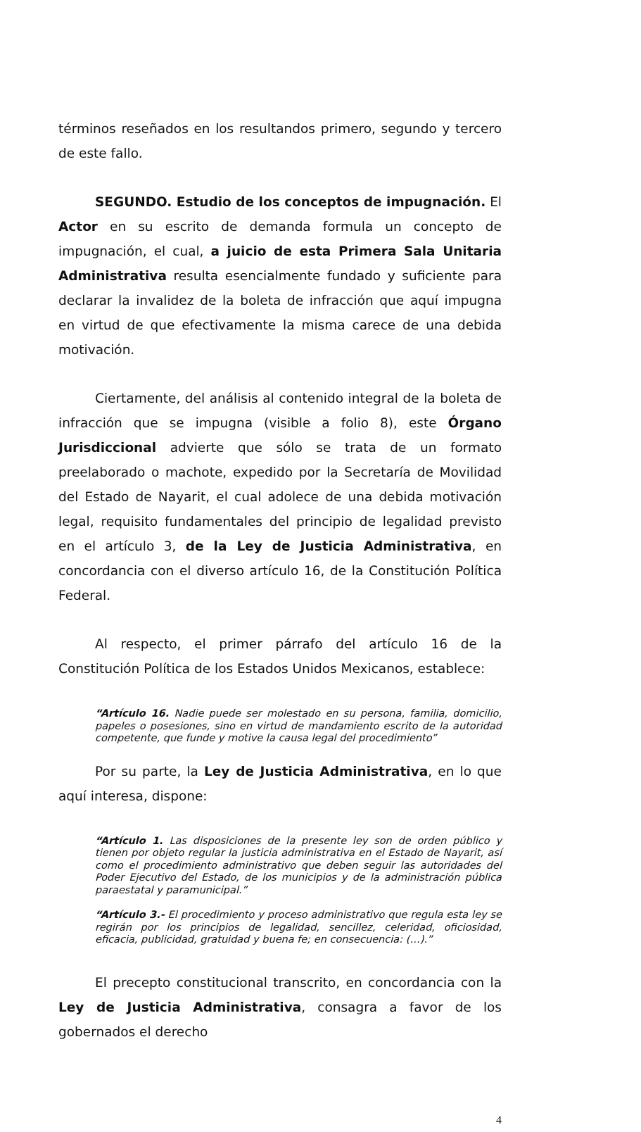términos reseñados en los resultandos primero, segundo y tercero de este fallo.
SEGUNDO. Estudio de los conceptos de impugnación. El Actor en su escrito de demanda formula un concepto de impugnación, el cual, a juicio de esta Primera Sala Unitaria Administrativa resulta esencialmente fundado y suficiente para declarar la invalidez de la boleta de infracción que aquí impugna en virtud de que efectivamente la misma carece de una debida motivación.
Ciertamente, del análisis al contenido integral de la boleta de infracción que se impugna (visible a folio 8), este Órgano Jurisdiccional advierte que sólo se trata de un formato preelaborado o machote, expedido por la Secretaría de Movilidad del Estado de Nayarit, el cual adolece de una debida motivación legal, requisito fundamentales del principio de legalidad previsto en el artículo 3, de la Ley de Justicia Administrativa, en concordancia con el diverso artículo 16, de la Constitución Política Federal.
Al respecto, el primer párrafo del artículo 16 de la Constitución Política de los Estados Unidos Mexicanos, establece:
“Artículo 16. Nadie puede ser molestado en su persona, familia, domicilio, papeles o posesiones, sino en virtud de mandamiento escrito de la autoridad competente, que funde y motive la causa legal del procedimiento”
Por su parte, la Ley de Justicia Administrativa, en lo que aquí interesa, dispone:
“Artículo 1. Las disposiciones de la presente ley son de orden público y tienen por objeto regular la justicia administrativa en el Estado de Nayarit, así como el procedimiento administrativo que deben seguir las autoridades del Poder Ejecutivo del Estado, de los municipios y de la administración pública paraestatal y paramunicipal.”
“Artículo 3.- El procedimiento y proceso administrativo que regula esta ley se regirán por los principios de legalidad, sencillez, celeridad, oficiosidad, eficacia, publicidad, gratuidad y buena fe; en consecuencia: (…).”
El precepto constitucional transcrito, en concordancia con la Ley de Justicia Administrativa, consagra a favor de los gobernados el derecho
4